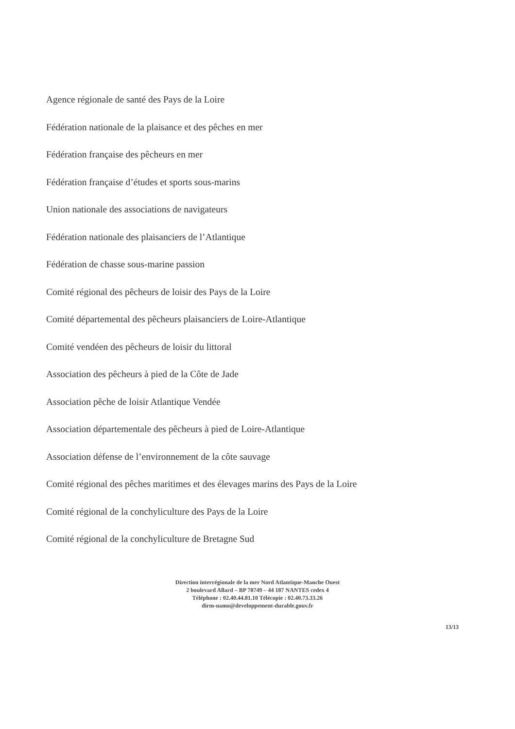Agence régionale de santé des Pays de la Loire
Fédération nationale de la plaisance et des pêches en mer
Fédération française des pêcheurs en mer
Fédération française d’études et sports sous-marins
Union nationale des associations de navigateurs
Fédération nationale des plaisanciers de l’Atlantique
Fédération de chasse sous-marine passion
Comité régional des pêcheurs de loisir des Pays de la Loire
Comité départemental des pêcheurs plaisanciers de Loire-Atlantique
Comité vendéen des pêcheurs de loisir du littoral
Association des pêcheurs à pied de la Côte de Jade
Association pêche de loisir Atlantique Vendée
Association départementale des pêcheurs à pied de Loire-Atlantique
Association défense de l’environnement de la côte sauvage
Comité régional des pêches maritimes et des élevages marins des Pays de la Loire
Comité régional de la conchyliculture des Pays de la Loire
Comité régional de la conchyliculture de Bretagne Sud
Direction interrégionale de la mer Nord Atlantique-Manche Ouest
2 boulevard Allard – BP 78749 – 44 187 NANTES cedex 4
Téléphone : 02.40.44.81.10 Télécopie : 02.40.73.33.26
dirm-namo@developpement-durable.gouv.fr
13/13